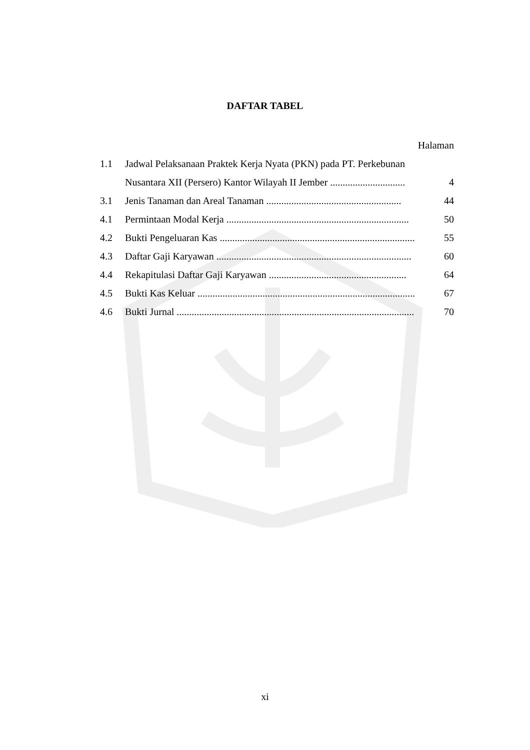DAFTAR TABEL
| Halaman | | |
| 1.1 | Jadwal Pelaksanaan Praktek Kerja Nyata (PKN) pada PT. Perkebunan | |
| | Nusantara XII (Persero) Kantor Wilayah II Jember .............................. | 4 |
| 3.1 | Jenis Tanaman dan Areal Tanaman ...................................................... | 44 |
| 4.1 | Permintaan Modal Kerja ......................................................................... | 50 |
| 4.2 | Bukti Pengeluaran Kas .............................................................................. | 55 |
| 4.3 | Daftar Gaji Karyawan .............................................................................. | 60 |
| 4.4 | Rekapitulasi Daftar Gaji Karyawan ....................................................... | 64 |
| 4.5 | Bukti Kas Keluar ....................................................................................... | 67 |
| 4.6 | Bukti Jurnal ............................................................................................... | 70 |
xi